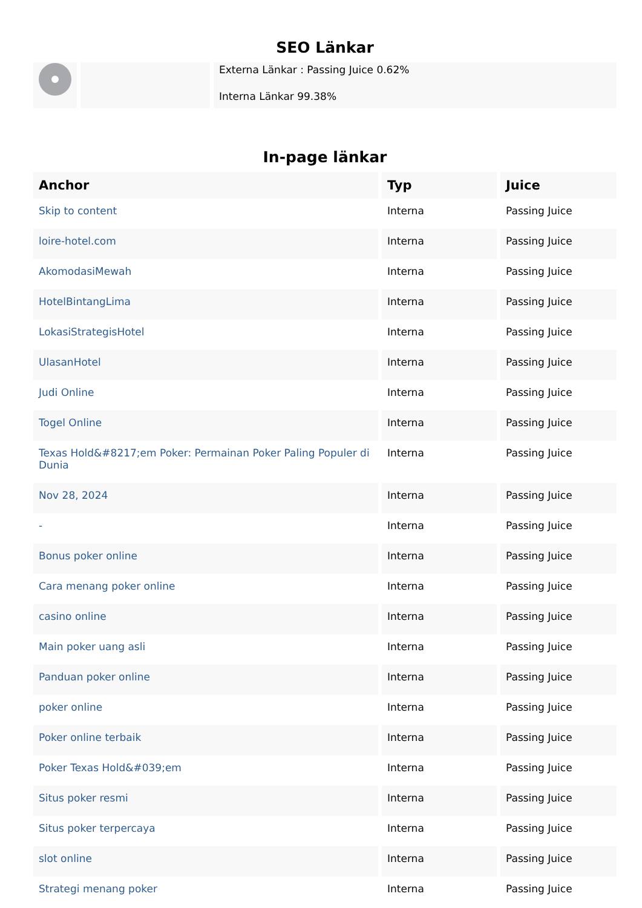SEO Länkar
Externa Länkar : Passing Juice 0.62%
Interna Länkar 99.38%
In-page länkar
| Anchor | Typ | Juice |
| --- | --- | --- |
| Skip to content | Interna | Passing Juice |
| loire-hotel.com | Interna | Passing Juice |
| AkomodasiMewah | Interna | Passing Juice |
| HotelBintangLima | Interna | Passing Juice |
| LokasiStrategisHotel | Interna | Passing Juice |
| UlasanHotel | Interna | Passing Juice |
| Judi Online | Interna | Passing Juice |
| Togel Online | Interna | Passing Juice |
| Texas Hold&#8217;em Poker: Permainan Poker Paling Populer di Dunia | Interna | Passing Juice |
| Nov 28, 2024 | Interna | Passing Juice |
| - | Interna | Passing Juice |
| Bonus poker online | Interna | Passing Juice |
| Cara menang poker online | Interna | Passing Juice |
| casino online | Interna | Passing Juice |
| Main poker uang asli | Interna | Passing Juice |
| Panduan poker online | Interna | Passing Juice |
| poker online | Interna | Passing Juice |
| Poker online terbaik | Interna | Passing Juice |
| Poker Texas Hold&#039;em | Interna | Passing Juice |
| Situs poker resmi | Interna | Passing Juice |
| Situs poker terpercaya | Interna | Passing Juice |
| slot online | Interna | Passing Juice |
| Strategi menang poker | Interna | Passing Juice |